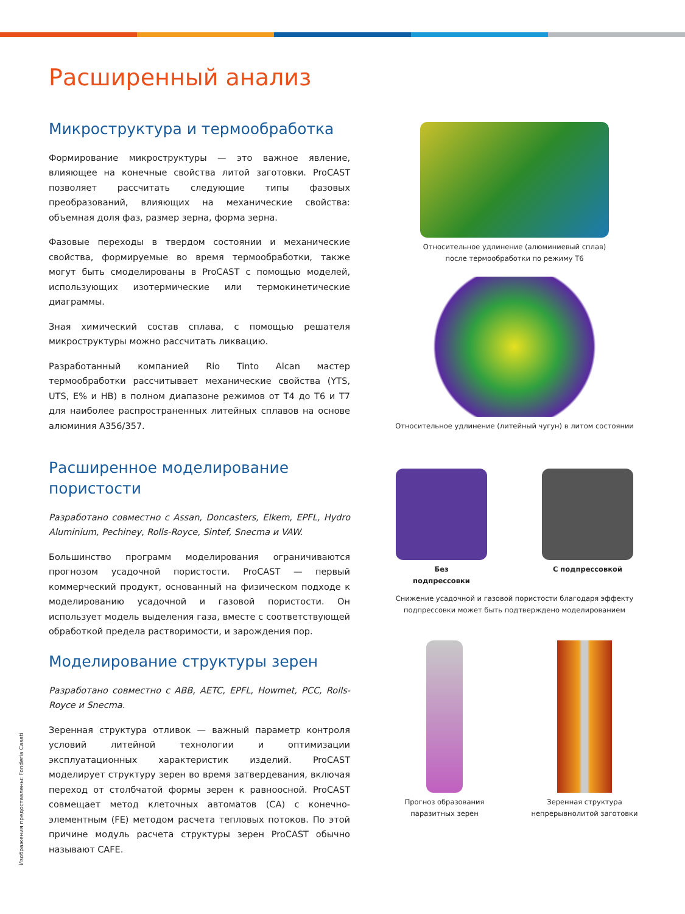Расширенный анализ
Микроструктура и термообработка
Формирование микроструктуры — это важное явление, влияющее на конечные свойства литой заготовки. ProCAST позволяет рассчитать следующие типы фазовых преобразований, влияющих на механические свойства: объемная доля фаз, размер зерна, форма зерна.
Фазовые переходы в твердом состоянии и механические свойства, формируемые во время термообработки, также могут быть смоделированы в ProCAST с помощью моделей, использующих изотермические или термокинетические диаграммы.
Зная химический состав сплава, с помощью решателя микроструктуры можно рассчитать ликвацию.
Разработанный компанией Rio Tinto Alcan мастер термообработки рассчитывает механические свойства (YTS, UTS, E% и HB) в полном диапазоне режимов от T4 до T6 и T7 для наиболее распространенных литейных сплавов на основе алюминия A356/357.
Расширенное моделирование пористости
Разработано совместно с Assan, Doncasters, Elkem, EPFL, Hydro Aluminium, Pechiney, Rolls-Royce, Sintef, Snecma и VAW.
Большинство программ моделирования ограничиваются прогнозом усадочной пористости. ProCAST — первый коммерческий продукт, основанный на физическом подходе к моделированию усадочной и газовой пористости. Он использует модель выделения газа, вместе с соответствующей обработкой предела растворимости, и зарождения пор.
Моделирование структуры зерен
Разработано совместно с ABB, AETC, EPFL, Howmet, PCC, Rolls-Royce и Snecma.
Зеренная структура отливок — важный параметр контроля условий литейной технологии и оптимизации эксплуатационных характеристик изделий. ProCAST моделирует структуру зерен во время затвердевания, включая переход от столбчатой формы зерен к равноосной. ProCAST совмещает метод клеточных автоматов (CA) с конечно-элементным (FE) методом расчета тепловых потоков. По этой причине модуль расчета структуры зерен ProCAST обычно называют CAFE.
Относительное удлинение (алюминиевый сплав)
после термообработки по режиму T6
Относительное удлинение (литейный чугун) в литом состоянии
Без
подпрессовки
С подпрессовкой
Снижение усадочной и газовой пористости благодаря эффекту
подпрессовки может быть подтверждено моделированием
Прогноз образования
паразитных зерен
Зеренная структура
непрерывнолитой заготовки
Изображения предоставлены: Fonderia Casati